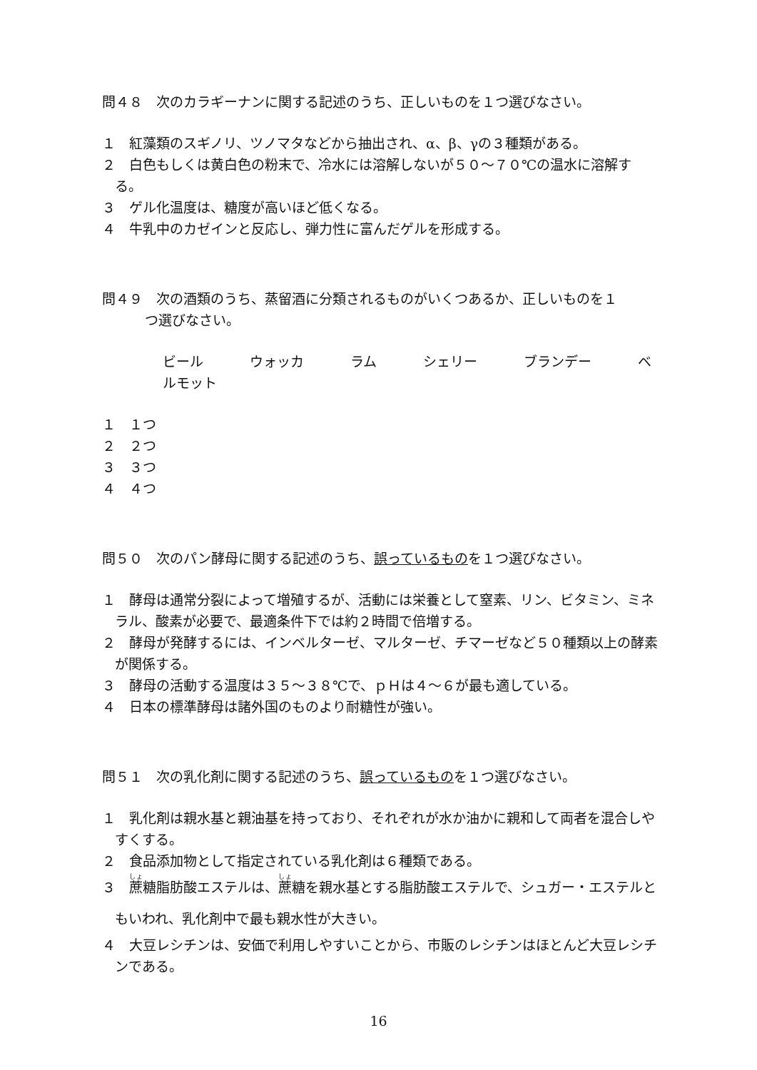問４８　次のカラギーナンに関する記述のうち、正しいものを１つ選びなさい。
１　紅藻類のスギノリ、ツノマタなどから抽出され、α、β、γの３種類がある。
２　白色もしくは黄白色の粉末で、冷水には溶解しないが５０～７０℃の温水に溶解する。
３　ゲル化温度は、糖度が高いほど低くなる。
４　牛乳中のカゼインと反応し、弾力性に富んだゲルを形成する。
問４９　次の酒類のうち、蒸留酒に分類されるものがいくつあるか、正しいものを１
つ選びなさい。
ビール　 ウォッカ　 ラム　 シェリー　 ブランデー　 ベルモット
１　１つ
２　２つ
３　３つ
４　４つ
問５０　次のパン酵母に関する記述のうち、誤っているものを１つ選びなさい。
１　酵母は通常分裂によって増殖するが、活動には栄養として窒素、リン、ビタミン、ミネラル、酸素が必要で、最適条件下では約２時間で倍増する。
２　酵母が発酵するには、インベルターゼ、マルターゼ、チマーゼなど５０種類以上の酵素が関係する。
３　酵母の活動する温度は３５～３８℃で、ｐＨは４～６が最も適している。
４　日本の標準酵母は諸外国のものより耐糖性が強い。
問５１　次の乳化剤に関する記述のうち、誤っているものを１つ選びなさい。
１　乳化剤は親水基と親油基を持っており、それぞれが水か油かに親和して両者を混合しやすくする。
２　食品添加物として指定されている乳化剤は６種類である。
３　蔗糖脂肪酸エステルは、蔗糖を親水基とする脂肪酸エステルで、シュガー・エステルともいわれ、乳化剤中で最も親水性が大きい。
４　大豆レシチンは、安価で利用しやすいことから、市販のレシチンはほとんど大豆レシチンである。
16